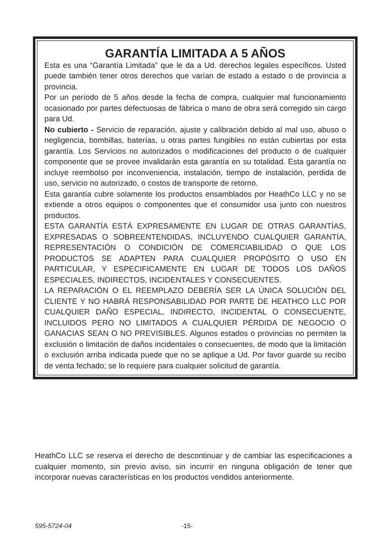GARANTÍA LIMITADA A 5 AÑOS
Esta es una “Garantía Limitada” que le da a Ud. derechos legales específicos. Usted puede también tener otros derechos que varían de estado a estado o de provincia a provincia.
Por un período de 5 años desde la fecha de compra, cualquier mal funcionamiento ocasionado por partes defectuosas de fábrica o mano de obra será corregido sin cargo para Ud.
No cubierto - Servicio de reparación, ajuste y calibración debido al mal uso, abuso o negligencia, bombillas, baterías, u otras partes fungibles no están cubiertas por esta garantía. Los Servicios no autorizados o modificaciones del producto o de cualquier componente que se provee invalidarán esta garantía en su totalidad. Esta garantía no incluye reembolso por inconveniencia, instalación, tiempo de instalación, perdida de uso, servicio no autorizado, o costos de transporte de retorno.
Esta garantía cubre solamente los productos ensamblados por HeathCo LLC y no se extiende a otros equipos o componentes que el consumidor usa junto con nuestros productos.
ESTA GARANTÍA ESTÁ EXPRESAMENTE EN LUGAR DE OTRAS GARANTÍAS, EXPRESADAS O SOBREENTENDIDAS, INCLUYENDO CUALQUIER GARANTÍA, REPRESENTACIÓN O CONDICIÓN DE COMERCIABILIDAD O QUE LOS PRODUCTOS SE ADAPTEN PARA CUALQUIER PROPÓSITO O USO EN PARTICULAR, Y ESPECIFICAMENTE EN LUGAR DE TODOS LOS DAÑOS ESPECIALES, INDIRECTOS, INCIDENTALES Y CONSECUENTES.
LA REPARACIÓN O EL REEMPLAZO DEBERÍA SER LA ÚNICA SOLUCIÓN DEL CLIENTE Y NO HABRÁ RESPONSABILIDAD POR PARTE DE HEATHCO LLC POR CUALQUIER DAÑO ESPECIAL, INDIRECTO, INCIDENTAL O CONSECUENTE, INCLUIDOS PERO NO LIMITADOS A CUALQUIER PÉRDIDA DE NEGOCIO O GANACIAS SEAN O NO PREVISIBLES. Algunos estados o provincias no permiten la exclusión o limitación de daños incidentales o consecuentes, de modo que la limitación o exclusión arriba indicada puede que no se aplique a Ud. Por favor guarde su recibo de venta fechado; se lo requiere para cualquier solicitud de garantía.
HeathCo LLC se reserva el derecho de descontinuar y de cambiar las especificaciones a cualquier momento, sin previo aviso, sin incurrir en ninguna obligación de tener que incorporar nuevas características en los productos vendidos anteriormente.
595-5724-04 -15-